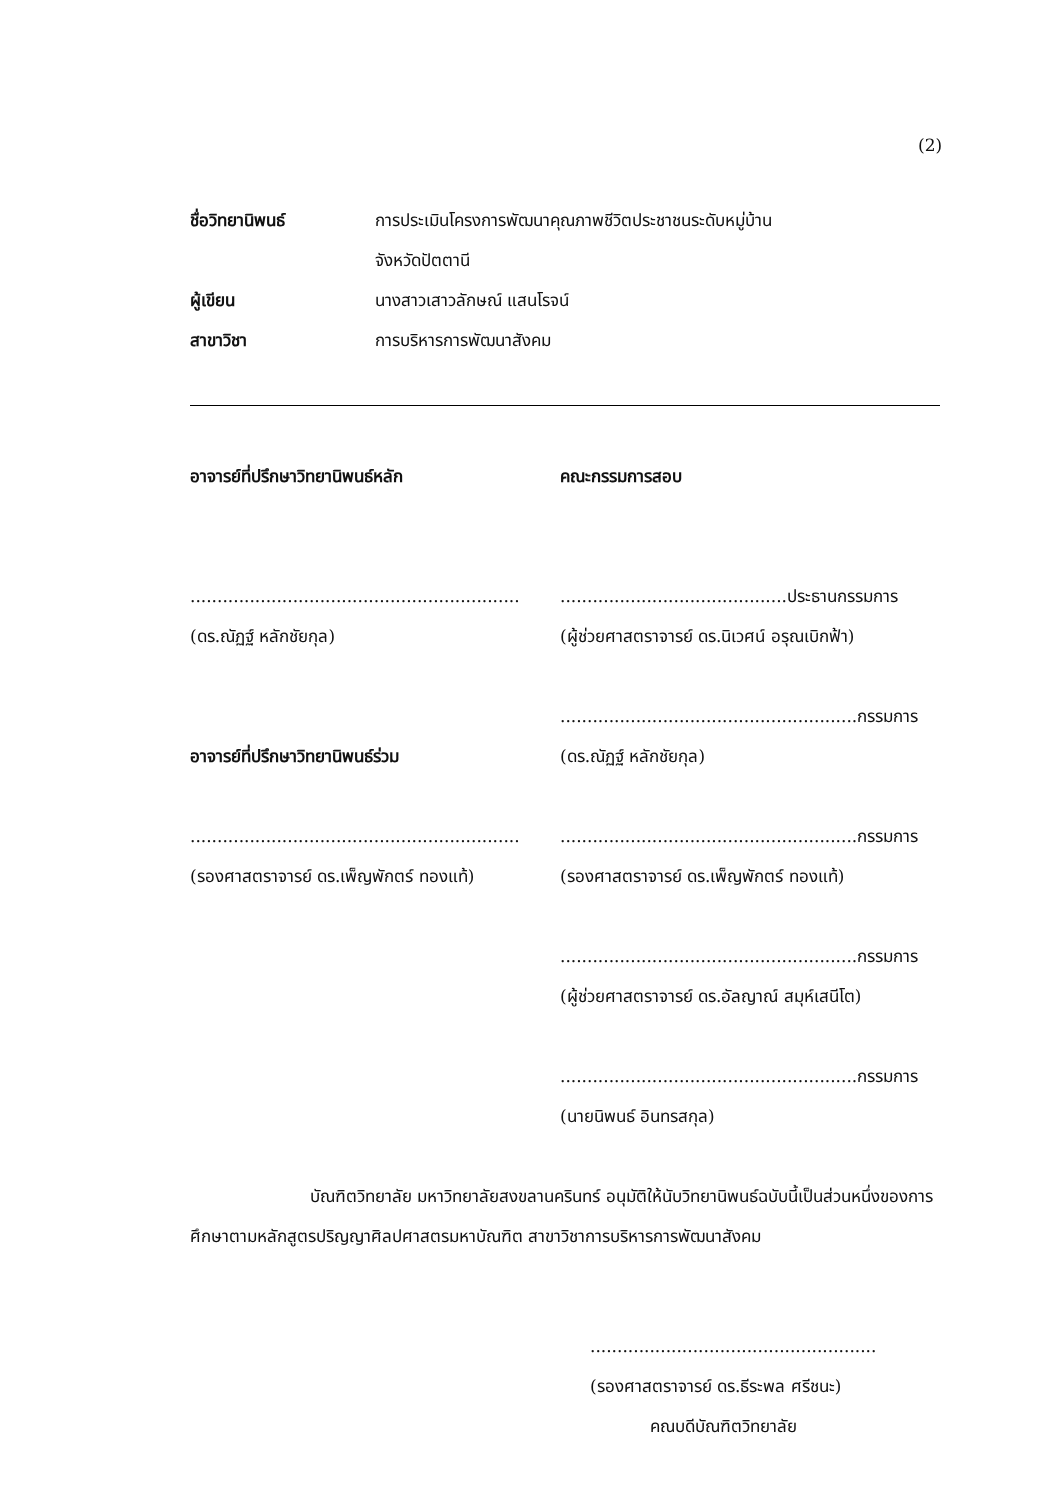(2)
ชื่อวิทยานิพนธ์ การประเมินโครงการพัฒนาคุณภาพชีวิตประชาชนระดับหมู่บ้าน
จังหวัดปัตตานี
ผู้เขียน นางสาวเสาวลักษณ์ แสนโรจน์
สาขาวิชา การบริหารการพัฒนาสังคม
อาจารย์ที่ปรึกษาวิทยานิพนธ์หลัก
.............................................................
(ดร.ณัฏฐ์ หลักชัยกุล)
อาจารย์ที่ปรึกษาวิทยานิพนธ์ร่วม
.............................................................
(รองศาสตราจารย์ ดร.เพ็ญพักตร์ ทองแท้)
คณะกรรมการสอบ
..........................................ประธานกรรมการ
(ผู้ช่วยศาสตราจารย์ ดร.นิเวศน์ อรุณเบิกฟ้า)
.......................................................กรรมการ
(ดร.ณัฏฐ์ หลักชัยกุล)
.......................................................กรรมการ
(รองศาสตราจารย์ ดร.เพ็ญพักตร์ ทองแท้)
.......................................................กรรมการ
(ผู้ช่วยศาสตราจารย์ ดร.อัลญาณ์ สมุห์เสนีโต)
.......................................................กรรมการ
(นายนิพนธ์ อินทรสกุล)
บัณฑิตวิทยาลัย มหาวิทยาลัยสงขลานครินทร์ อนุมัติให้นับวิทยานิพนธ์ฉบับนี้เป็นส่วนหนึ่งของการศึกษาตามหลักสูตรปริญญาศิลปศาสตรมหาบัณฑิต สาขาวิชาการบริหารการพัฒนาสังคม
.....................................................
(รองศาสตราจารย์ ดร.ธีระพล ศรีชนะ)
คณบดีบัณฑิตวิทยาลัย